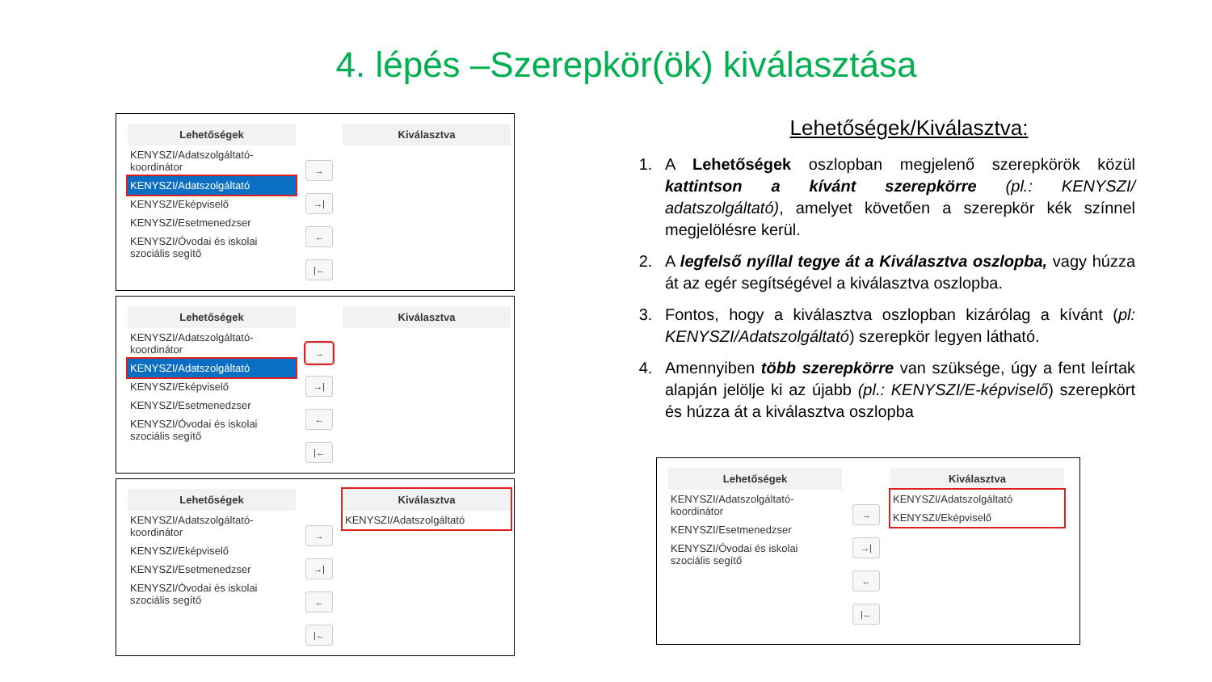4. lépés –Szerepkör(ök) kiválasztása
Lehetőségek
KENYSZI/Adatszolgáltató-koordinátor
KENYSZI/Adatszolgáltató
KENYSZI/Eképviselő
KENYSZI/Esetmenedzser
KENYSZI/Óvodai és iskolai szociális segítő
→
→|
←
|←
Kiválasztva
Lehetőségek
KENYSZI/Adatszolgáltató-koordinátor
KENYSZI/Adatszolgáltató
KENYSZI/Eképviselő
KENYSZI/Esetmenedzser
KENYSZI/Óvodai és iskolai szociális segítő
→
→|
←
|←
Kiválasztva
Lehetőségek
KENYSZI/Adatszolgáltató-koordinátor
KENYSZI/Eképviselő
KENYSZI/Esetmenedzser
KENYSZI/Óvodai és iskolai szociális segítő
→
→|
←
|←
Kiválasztva
KENYSZI/Adatszolgáltató
Lehetőségek/Kiválasztva:
1. A Lehetőségek oszlopban megjelenő szerepkörök közül kattintson a kívánt szerepkörre (pl.: KENYSZI/ adatszolgáltató), amelyet követően a szerepkör kék színnel megjelölésre kerül.
2. A legfelső nyíllal tegye át a Kiválasztva oszlopba, vagy húzza át az egér segítségével a kiválasztva oszlopba.
3. Fontos, hogy a kiválasztva oszlopban kizárólag a kívánt (pl: KENYSZI/Adatszolgáltató) szerepkör legyen látható.
4. Amennyiben több szerepkörre van szüksége, úgy a fent leírtak alapján jelölje ki az újabb (pl.: KENYSZI/E-képviselő) szerepkört és húzza át a kiválasztva oszlopba
Lehetőségek
KENYSZI/Adatszolgáltató-koordinátor
KENYSZI/Esetmenedzser
KENYSZI/Óvodai és iskolai szociális segítő
→
→|
←
|←
Kiválasztva
KENYSZI/Adatszolgáltató
KENYSZI/Eképviselő